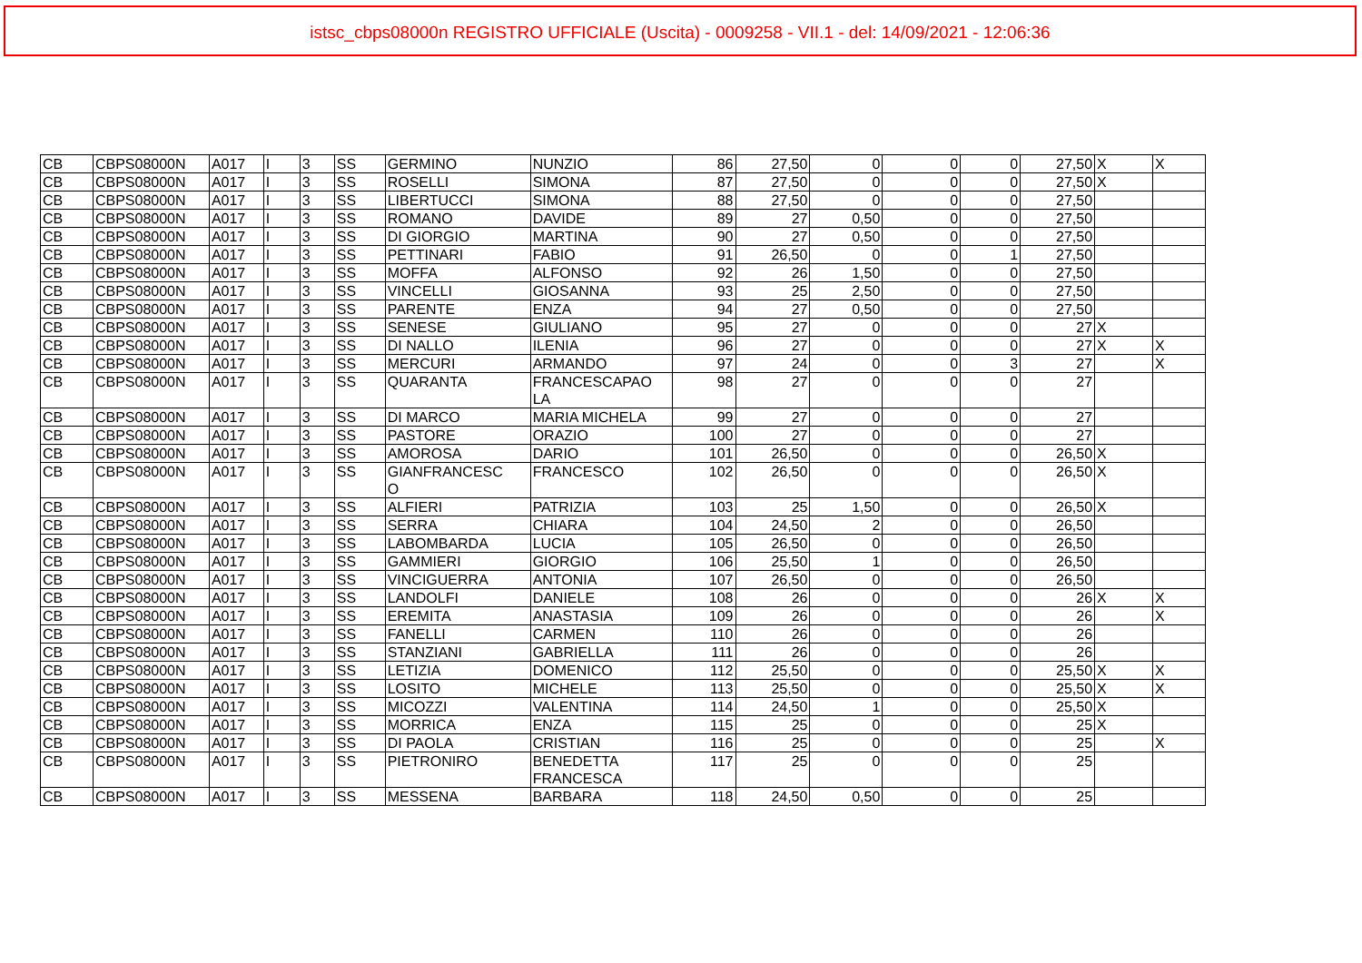istsc_cbps08000n REGISTRO UFFICIALE (Uscita) - 0009258 - VII.1 - del: 14/09/2021 - 12:06:36
| CB | CBPS08000N | A017 | I | 3 | SS | GERMINO | NUNZIO | 86 | 27,50 | 0 | 0 | 0 | 27,50 | X | X |
| CB | CBPS08000N | A017 | I | 3 | SS | ROSELLI | SIMONA | 87 | 27,50 | 0 | 0 | 0 | 27,50 | X | |
| CB | CBPS08000N | A017 | I | 3 | SS | LIBERTUCCI | SIMONA | 88 | 27,50 | 0 | 0 | 0 | 27,50 | | |
| CB | CBPS08000N | A017 | I | 3 | SS | ROMANO | DAVIDE | 89 | 27 | 0,50 | 0 | 0 | 27,50 | | |
| CB | CBPS08000N | A017 | I | 3 | SS | DI GIORGIO | MARTINA | 90 | 27 | 0,50 | 0 | 0 | 27,50 | | |
| CB | CBPS08000N | A017 | I | 3 | SS | PETTINARI | FABIO | 91 | 26,50 | 0 | 0 | 1 | 27,50 | | |
| CB | CBPS08000N | A017 | I | 3 | SS | MOFFA | ALFONSO | 92 | 26 | 1,50 | 0 | 0 | 27,50 | | |
| CB | CBPS08000N | A017 | I | 3 | SS | VINCELLI | GIOSANNA | 93 | 25 | 2,50 | 0 | 0 | 27,50 | | |
| CB | CBPS08000N | A017 | I | 3 | SS | PARENTE | ENZA | 94 | 27 | 0,50 | 0 | 0 | 27,50 | | |
| CB | CBPS08000N | A017 | I | 3 | SS | SENESE | GIULIANO | 95 | 27 | 0 | 0 | 0 | 27 | X | |
| CB | CBPS08000N | A017 | I | 3 | SS | DI NALLO | ILENIA | 96 | 27 | 0 | 0 | 0 | 27 | X | X |
| CB | CBPS08000N | A017 | I | 3 | SS | MERCURI | ARMANDO | 97 | 24 | 0 | 0 | 3 | 27 | | X |
| CB | CBPS08000N | A017 | I | 3 | SS | QUARANTA | FRANCESCAPAO LA | 98 | 27 | 0 | 0 | 0 | 27 | | |
| CB | CBPS08000N | A017 | I | 3 | SS | DI MARCO | MARIA MICHELA | 99 | 27 | 0 | 0 | 0 | 27 | | |
| CB | CBPS08000N | A017 | I | 3 | SS | PASTORE | ORAZIO | 100 | 27 | 0 | 0 | 0 | 27 | | |
| CB | CBPS08000N | A017 | I | 3 | SS | AMOROSA | DARIO | 101 | 26,50 | 0 | 0 | 0 | 26,50 | X | |
| CB | CBPS08000N | A017 | I | 3 | SS | GIANFRANCESC O | FRANCESCO | 102 | 26,50 | 0 | 0 | 0 | 26,50 | X | |
| CB | CBPS08000N | A017 | I | 3 | SS | ALFIERI | PATRIZIA | 103 | 25 | 1,50 | 0 | 0 | 26,50 | X | |
| CB | CBPS08000N | A017 | I | 3 | SS | SERRA | CHIARA | 104 | 24,50 | 2 | 0 | 0 | 26,50 | | |
| CB | CBPS08000N | A017 | I | 3 | SS | LABOMBARDA | LUCIA | 105 | 26,50 | 0 | 0 | 0 | 26,50 | | |
| CB | CBPS08000N | A017 | I | 3 | SS | GAMMIERI | GIORGIO | 106 | 25,50 | 1 | 0 | 0 | 26,50 | | |
| CB | CBPS08000N | A017 | I | 3 | SS | VINCIGUERRA | ANTONIA | 107 | 26,50 | 0 | 0 | 0 | 26,50 | | |
| CB | CBPS08000N | A017 | I | 3 | SS | LANDOLFI | DANIELE | 108 | 26 | 0 | 0 | 0 | 26 | X | X |
| CB | CBPS08000N | A017 | I | 3 | SS | EREMITA | ANASTASIA | 109 | 26 | 0 | 0 | 0 | 26 | | X |
| CB | CBPS08000N | A017 | I | 3 | SS | FANELLI | CARMEN | 110 | 26 | 0 | 0 | 0 | 26 | | |
| CB | CBPS08000N | A017 | I | 3 | SS | STANZIANI | GABRIELLA | 111 | 26 | 0 | 0 | 0 | 26 | | |
| CB | CBPS08000N | A017 | I | 3 | SS | LETIZIA | DOMENICO | 112 | 25,50 | 0 | 0 | 0 | 25,50 | X | X |
| CB | CBPS08000N | A017 | I | 3 | SS | LOSITO | MICHELE | 113 | 25,50 | 0 | 0 | 0 | 25,50 | X | X |
| CB | CBPS08000N | A017 | I | 3 | SS | MICOZZI | VALENTINA | 114 | 24,50 | 1 | 0 | 0 | 25,50 | X | |
| CB | CBPS08000N | A017 | I | 3 | SS | MORRICA | ENZA | 115 | 25 | 0 | 0 | 0 | 25 | X | |
| CB | CBPS08000N | A017 | I | 3 | SS | DI PAOLA | CRISTIAN | 116 | 25 | 0 | 0 | 0 | 25 | | X |
| CB | CBPS08000N | A017 | I | 3 | SS | PIETRONIRO | BENEDETTA FRANCESCA | 117 | 25 | 0 | 0 | 0 | 25 | | |
| CB | CBPS08000N | A017 | I | 3 | SS | MESSENA | BARBARA | 118 | 24,50 | 0,50 | 0 | 0 | 25 | | |